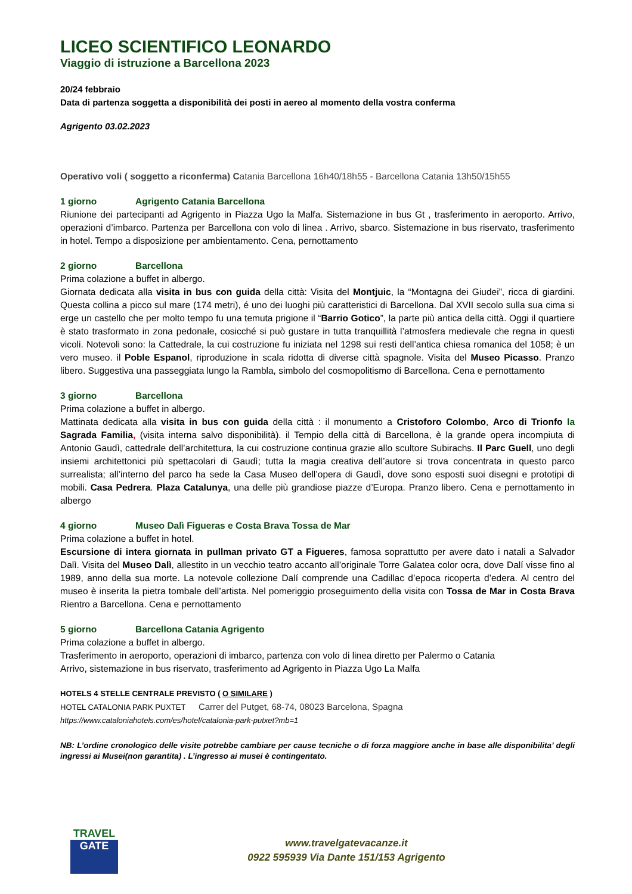LICEO SCIENTIFICO LEONARDO
Viaggio di istruzione a Barcellona 2023
20/24 febbraio
Data di partenza soggetta a disponibilità dei posti in aereo al momento della vostra conferma
Agrigento 03.02.2023
Operativo voli ( soggetto a riconferma) Catania Barcellona 16h40/18h55 - Barcellona Catania 13h50/15h55
1 giorno Agrigento Catania Barcellona
Riunione dei partecipanti ad Agrigento in Piazza Ugo la Malfa. Sistemazione in bus Gt , trasferimento in aeroporto. Arrivo, operazioni d’imbarco. Partenza per Barcellona con volo di linea . Arrivo, sbarco. Sistemazione in bus riservato, trasferimento in hotel. Tempo a disposizione per ambientamento. Cena, pernottamento
2 giorno Barcellona
Prima colazione a buffet in albergo.
Giornata dedicata alla visita in bus con guida della città: Visita del Montjuic, la “Montagna dei Giudei”, ricca di giardini. Questa collina a picco sul mare (174 metri), é uno dei luoghi più caratteristici di Barcellona. Dal XVII secolo sulla sua cima si erge un castello che per molto tempo fu una temuta prigione il “Barrio Gotico”, la parte più antica della città. Oggi il quartiere è stato trasformato in zona pedonale, cosicché si può gustare in tutta tranquillità l’atmosfera medievale che regna in questi vicoli. Notevoli sono: la Cattedrale, la cui costruzione fu iniziata nel 1298 sui resti dell’antica chiesa romanica del 1058; è un vero museo. il Poble Espanol, riproduzione in scala ridotta di diverse città spagnole. Visita del Museo Picasso. Pranzo libero. Suggestiva una passeggiata lungo la Rambla, simbolo del cosmopolitismo di Barcellona. Cena e pernottamento
3 giorno Barcellona
Prima colazione a buffet in albergo.
Mattinata dedicata alla visita in bus con guida della città : il monumento a Cristoforo Colombo, Arco di Trionfo la Sagrada Familia, (visita interna salvo disponibilità). il Tempio della città di Barcellona, è la grande opera incompiuta di Antonio Gaudì, cattedrale dell’architettura, la cui costruzione continua grazie allo scultore Subirachs. Il Parc Guell, uno degli insiemi architettonici più spettacolari di Gaudì; tutta la magia creativa dell’autore si trova concentrata in questo parco surrealista; all’interno del parco ha sede la Casa Museo dell’opera di Gaudì, dove sono esposti suoi disegni e prototipi di mobili. Casa Pedrera. Plaza Catalunya, una delle più grandiose piazze d’Europa. Pranzo libero. Cena e pernottamento in albergo
4 giorno Museo Dalì Figueras e Costa Brava Tossa de Mar
Prima colazione a buffet in hotel.
Escursione di intera giornata in pullman privato GT a Figueres, famosa soprattutto per avere dato i natali a Salvador Dalì. Visita del Museo Dalì, allestito in un vecchio teatro accanto all’originale Torre Galatea color ocra, dove Dalí visse fino al 1989, anno della sua morte. La notevole collezione Dalí comprende una Cadillac d’epoca ricoperta d’edera. Al centro del museo è inserita la pietra tombale dell’artista. Nel pomeriggio proseguimento della visita con Tossa de Mar in Costa Brava Rientro a Barcellona. Cena e pernottamento
5 giorno Barcellona Catania Agrigento
Prima colazione a buffet in albergo.
Trasferimento in aeroporto, operazioni di imbarco, partenza con volo di linea diretto per Palermo o Catania
Arrivo, sistemazione in bus riservato, trasferimento ad Agrigento in Piazza Ugo La Malfa
HOTELS 4 STELLE CENTRALE PREVISTO ( O SIMILARE )
HOTEL CATALONIA PARK PUXTET Carrer del Putget, 68-74, 08023 Barcelona, Spagna
https://www.cataloniahotels.com/es/hotel/catalonia-park-putxet?mb=1
NB: L’ordine cronologico delle visite potrebbe cambiare per cause tecniche o di forza maggiore anche in base alle disponibilita’ degli ingressi ai Musei(non garantita) . L’ingresso ai musei è contingentato.
TRAVEL
GATE
www.travelgatevacanze.it
0922 595939 Via Dante 151/153 Agrigento